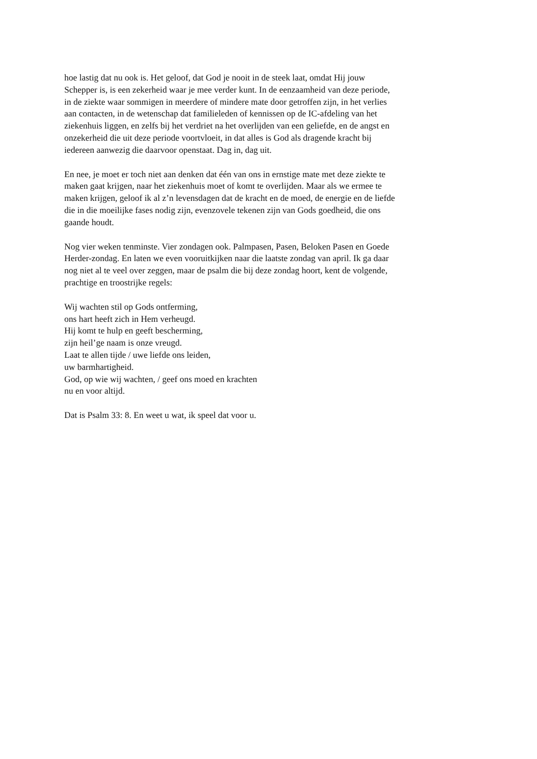hoe lastig dat nu ook is. Het geloof, dat God je nooit in de steek laat, omdat Hij jouw
Schepper is, is een zekerheid waar je mee verder kunt. In de eenzaamheid van deze periode,
in de ziekte waar sommigen in meerdere of mindere mate door getroffen zijn, in het verlies
aan contacten, in de wetenschap dat familieleden of kennissen op de IC-afdeling van het
ziekenhuis liggen, en zelfs bij het verdriet na het overlijden van een geliefde, en de angst en
onzekerheid die uit deze periode voortvloeit, in dat alles is God als dragende kracht bij
iedereen aanwezig die daarvoor openstaat. Dag in, dag uit.
En nee, je moet er toch niet aan denken dat één van ons in ernstige mate met deze ziekte te
maken gaat krijgen, naar het ziekenhuis moet of komt te overlijden. Maar als we ermee te
maken krijgen, geloof ik al z’n levensdagen dat de kracht en de moed, de energie en de liefde
die in die moeilijke fases nodig zijn, evenzovele tekenen zijn van Gods goedheid, die ons
gaande houdt.
Nog vier weken tenminste. Vier zondagen ook. Palmpasen, Pasen, Beloken Pasen en Goede
Herder-zondag. En laten we even vooruitkijken naar die laatste zondag van april. Ik ga daar
nog niet al te veel over zeggen, maar de psalm die bij deze zondag hoort, kent de volgende,
prachtige en troostrijke regels:
Wij wachten stil op Gods ontferming,
ons hart heeft zich in Hem verheugd.
Hij komt te hulp en geeft bescherming,
zijn heil’ge naam is onze vreugd.
Laat te allen tijde / uwe liefde ons leiden,
uw barmhartigheid.
God, op wie wij wachten, / geef ons moed en krachten
nu en voor altijd.
Dat is Psalm 33: 8. En weet u wat, ik speel dat voor u.